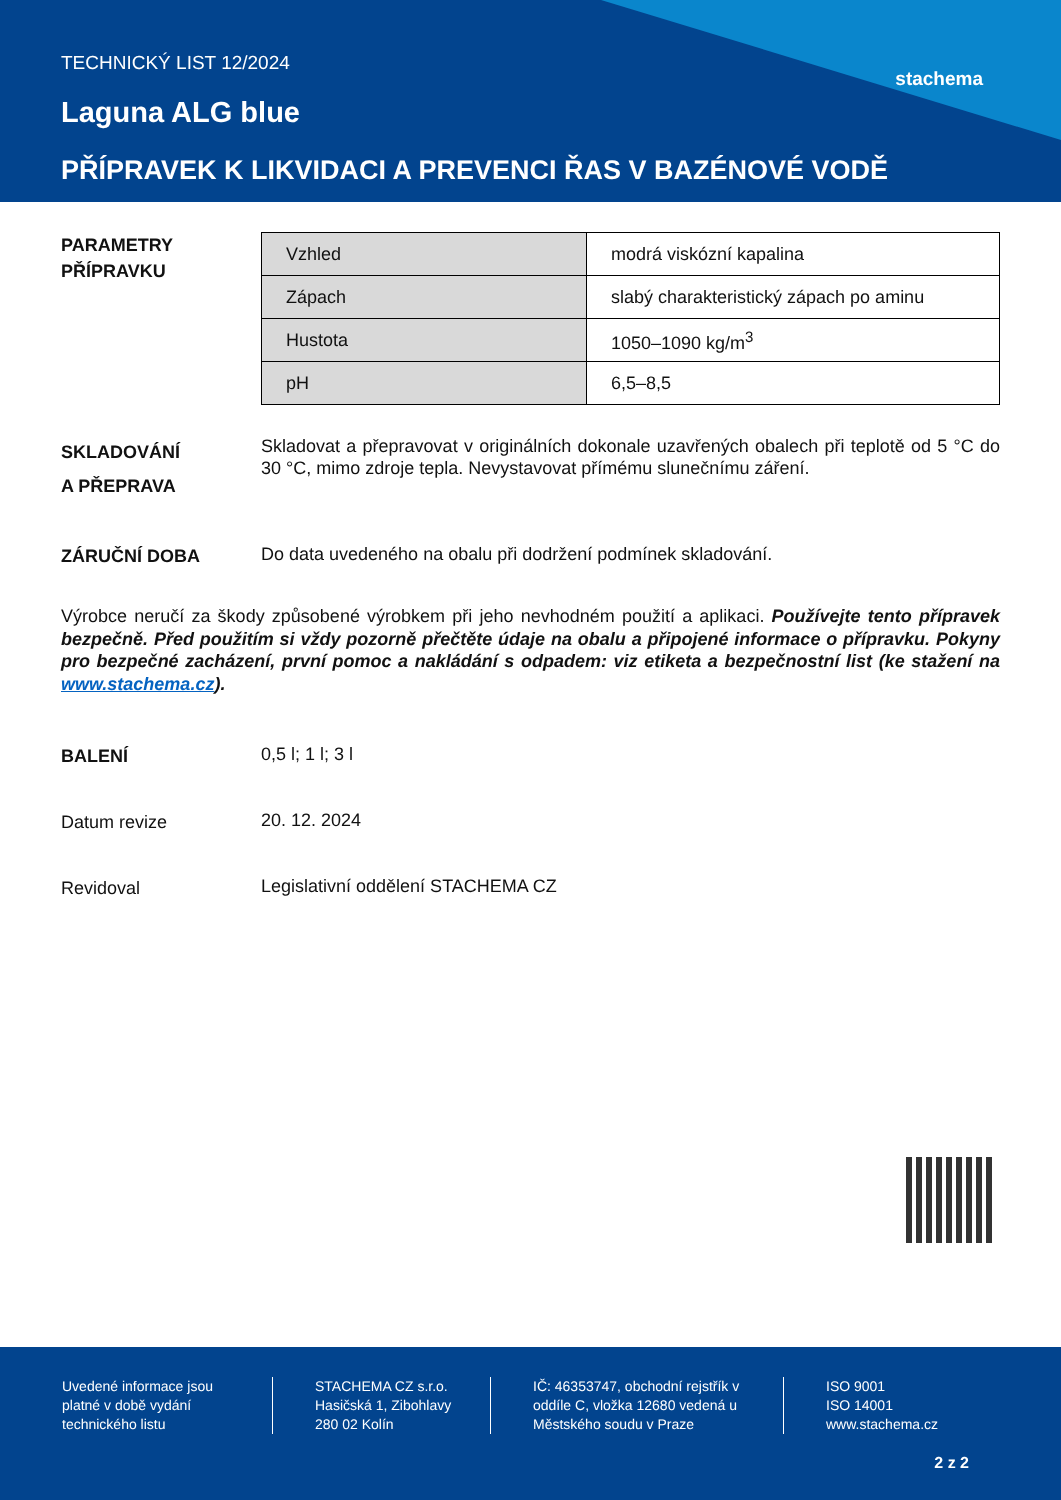stachema
TECHNICKÝ LIST 12/2024
Laguna ALG blue
PŘÍPRAVEK K LIKVIDACI A PREVENCI ŘAS V BAZÉNOVÉ VODĚ
PARAMETRY PŘÍPRAVKU
| Vzhled | modrá viskózní kapalina |
| Zápach | slabý charakteristický zápach po aminu |
| Hustota | 1050–1090 kg/m<sup>3</sup> |
| pH | 6,5–8,5 |
SKLADOVÁNÍ
A PŘEPRAVA
Skladovat a přepravovat v originálních dokonale uzavřených obalech při teplotě od 5 °C do 30 °C, mimo zdroje tepla. Nevystavovat přímému slunečnímu záření.
ZÁRUČNÍ DOBA
Do data uvedeného na obalu při dodržení podmínek skladování.
Výrobce neručí za škody způsobené výrobkem při jeho nevhodném použití a aplikaci. Používejte tento přípravek bezpečně. Před použitím si vždy pozorně přečtěte údaje na obalu a připojené informace o přípravku. Pokyny pro bezpečné zacházení, první pomoc a nakládání s odpadem: viz etiketa a bezpečnostní list (ke stažení na www.stachema.cz).
BALENÍ
0,5 l; 1 l; 3 l
Datum revize
20. 12. 2024
Revidoval
Legislativní oddělení STACHEMA CZ
Uvedené informace jsou platné v době vydání technického listu
STACHEMA CZ s.r.o. Hasičská 1, Zibohlavy 280 02 Kolín
IČ: 46353747, obchodní rejstřík v oddíle C, vložka 12680 vedená u Městského soudu v Praze
ISO 9001
ISO 14001
www.stachema.cz
2 z 2